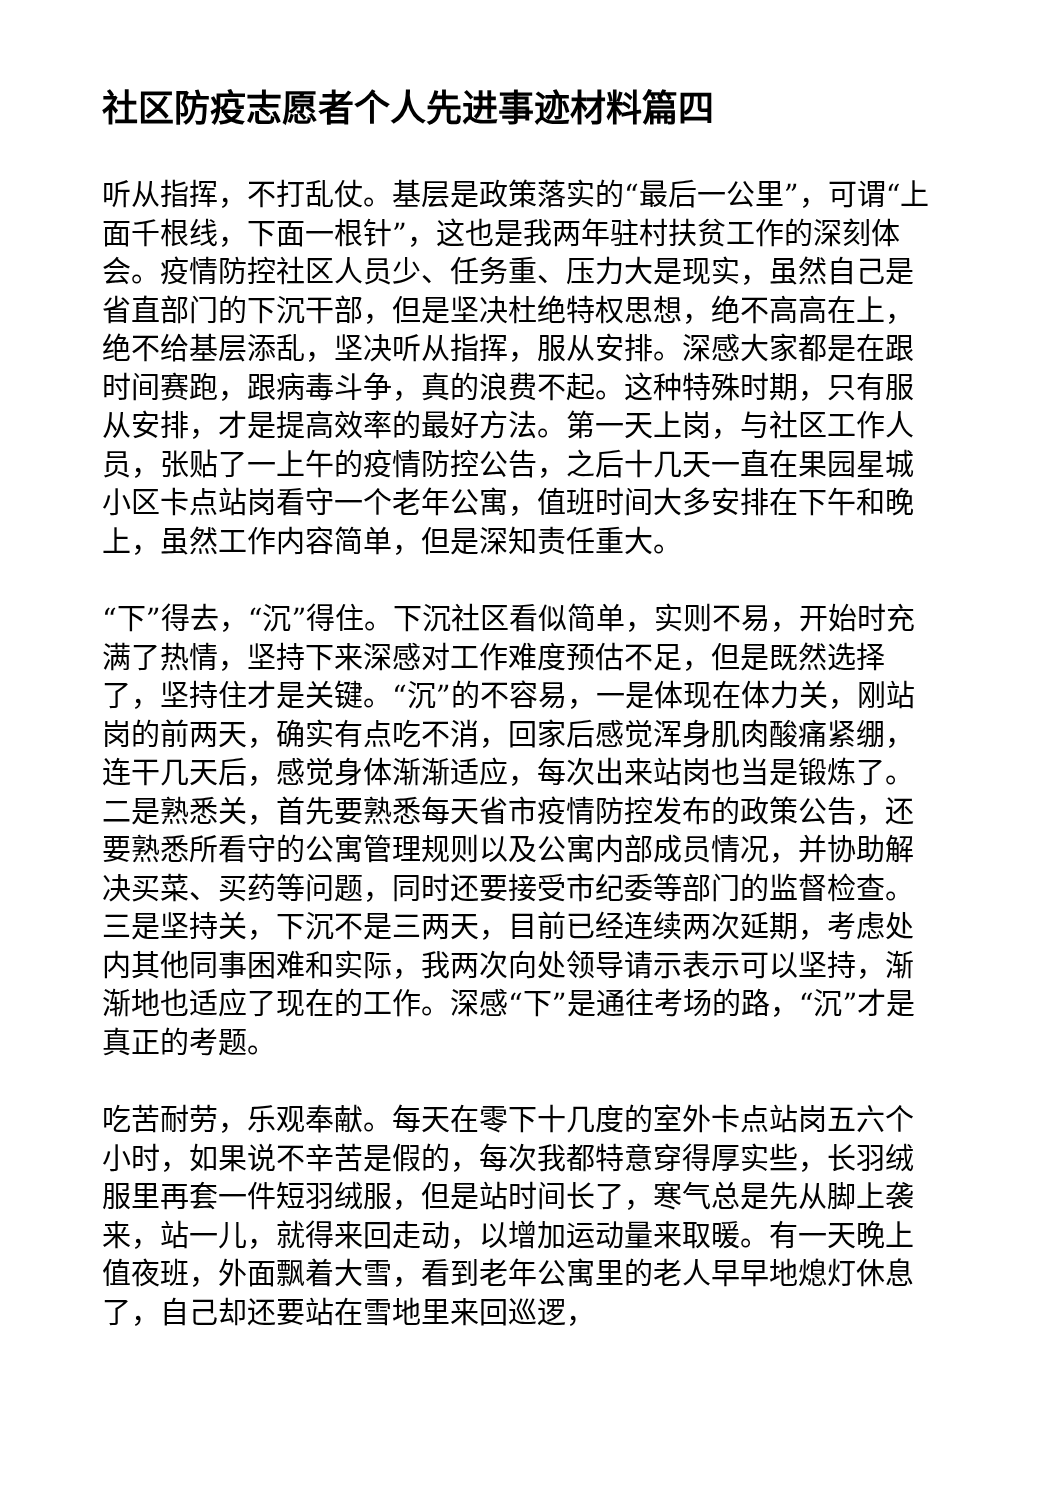社区防疫志愿者个人先进事迹材料篇四
听从指挥，不打乱仗。基层是政策落实的“最后一公里”，可谓“上面千根线，下面一根针”，这也是我两年驻村扶贫工作的深刻体会。疫情防控社区人员少、任务重、压力大是现实，虽然自己是省直部门的下沉干部，但是坚决杜绝特权思想，绝不高高在上，绝不给基层添乱，坚决听从指挥，服从安排。深感大家都是在跟时间赛跑，跟病毒斗争，真的浪费不起。这种特殊时期，只有服从安排，才是提高效率的最好方法。第一天上岗，与社区工作人员，张贴了一上午的疫情防控公告，之后十几天一直在果园星城小区卡点站岗看守一个老年公寓，值班时间大多安排在下午和晚上，虽然工作内容简单，但是深知责任重大。
“下”得去，“沉”得住。下沉社区看似简单，实则不易，开始时充满了热情，坚持下来深感对工作难度预估不足，但是既然选择了，坚持住才是关键。“沉”的不容易，一是体现在体力关，刚站岗的前两天，确实有点吃不消，回家后感觉浑身肌肉酸痛紧绷，连干几天后，感觉身体渐渐适应，每次出来站岗也当是锻炼了。二是熟悉关，首先要熟悉每天省市疫情防控发布的政策公告，还要熟悉所看守的公寓管理规则以及公寓内部成员情况，并协助解决买菜、买药等问题，同时还要接受市纪委等部门的监督检查。三是坚持关，下沉不是三两天，目前已经连续两次延期，考虑处内其他同事困难和实际，我两次向处领导请示表示可以坚持，渐渐地也适应了现在的工作。深感“下”是通往考场的路，“沉”才是真正的考题。
吃苦耐劳，乐观奉献。每天在零下十几度的室外卡点站岗五六个小时，如果说不辛苦是假的，每次我都特意穿得厚实些，长羽绒服里再套一件短羽绒服，但是站时间长了，寒气总是先从脚上袭来，站一儿，就得来回走动，以增加运动量来取暖。有一天晚上值夜班，外面飘着大雪，看到老年公寓里的老人早早地熄灯休息了，自己却还要站在雪地里来回巡逻，